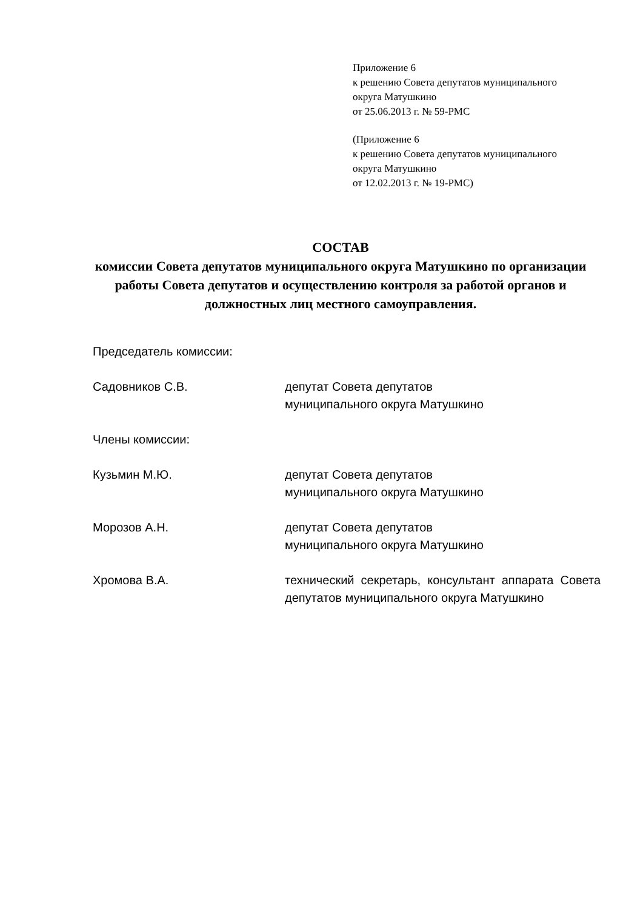Приложение 6
к решению Совета депутатов муниципального
округа Матушкино
от 25.06.2013 г. № 59-РМС
(Приложение 6
к решению Совета депутатов муниципального
округа Матушкино
от 12.02.2013 г. № 19-РМС)
СОСТАВ
комиссии Совета депутатов муниципального округа Матушкино по организации работы Совета депутатов и осуществлению контроля за работой органов и должностных лиц местного самоуправления.
Председатель комиссии:
Садовников С.В. депутат Совета депутатов
муниципального округа Матушкино
Члены комиссии:
Кузьмин М.Ю. депутат Совета депутатов
муниципального округа Матушкино
Морозов А.Н. депутат Совета депутатов
муниципального округа Матушкино
Хромова В.А. технический секретарь, консультант аппарата Совета депутатов муниципального округа Матушкино